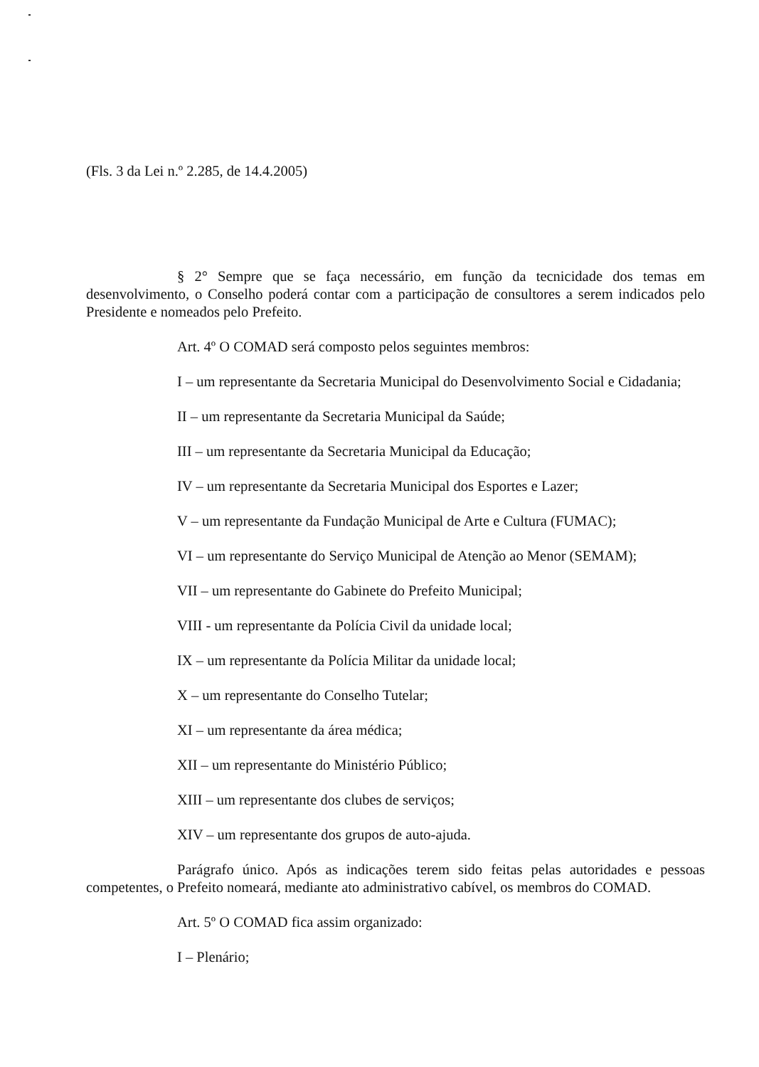(Fls. 3 da Lei n.º 2.285, de 14.4.2005)
§ 2° Sempre que se faça necessário, em função da tecnicidade dos temas em desenvolvimento, o Conselho poderá contar com a participação de consultores a serem indicados pelo Presidente e nomeados pelo Prefeito.
Art. 4º O COMAD será composto pelos seguintes membros:
I – um representante da Secretaria Municipal do Desenvolvimento Social e Cidadania;
II – um representante da Secretaria Municipal da Saúde;
III – um representante da Secretaria Municipal da Educação;
IV – um representante da Secretaria Municipal dos Esportes e Lazer;
V – um representante da Fundação Municipal de Arte e Cultura (FUMAC);
VI – um representante do Serviço Municipal de Atenção ao Menor (SEMAM);
VII – um representante do Gabinete do Prefeito Municipal;
VIII - um representante da Polícia Civil da unidade local;
IX – um representante da Polícia Militar da unidade local;
X – um representante do Conselho Tutelar;
XI – um representante da área médica;
XII – um representante do Ministério Público;
XIII – um representante dos clubes de serviços;
XIV – um representante dos grupos de auto-ajuda.
Parágrafo único. Após as indicações terem sido feitas pelas autoridades e pessoas competentes, o Prefeito nomeará, mediante ato administrativo cabível, os membros do COMAD.
Art. 5º O COMAD fica assim organizado:
I – Plenário;